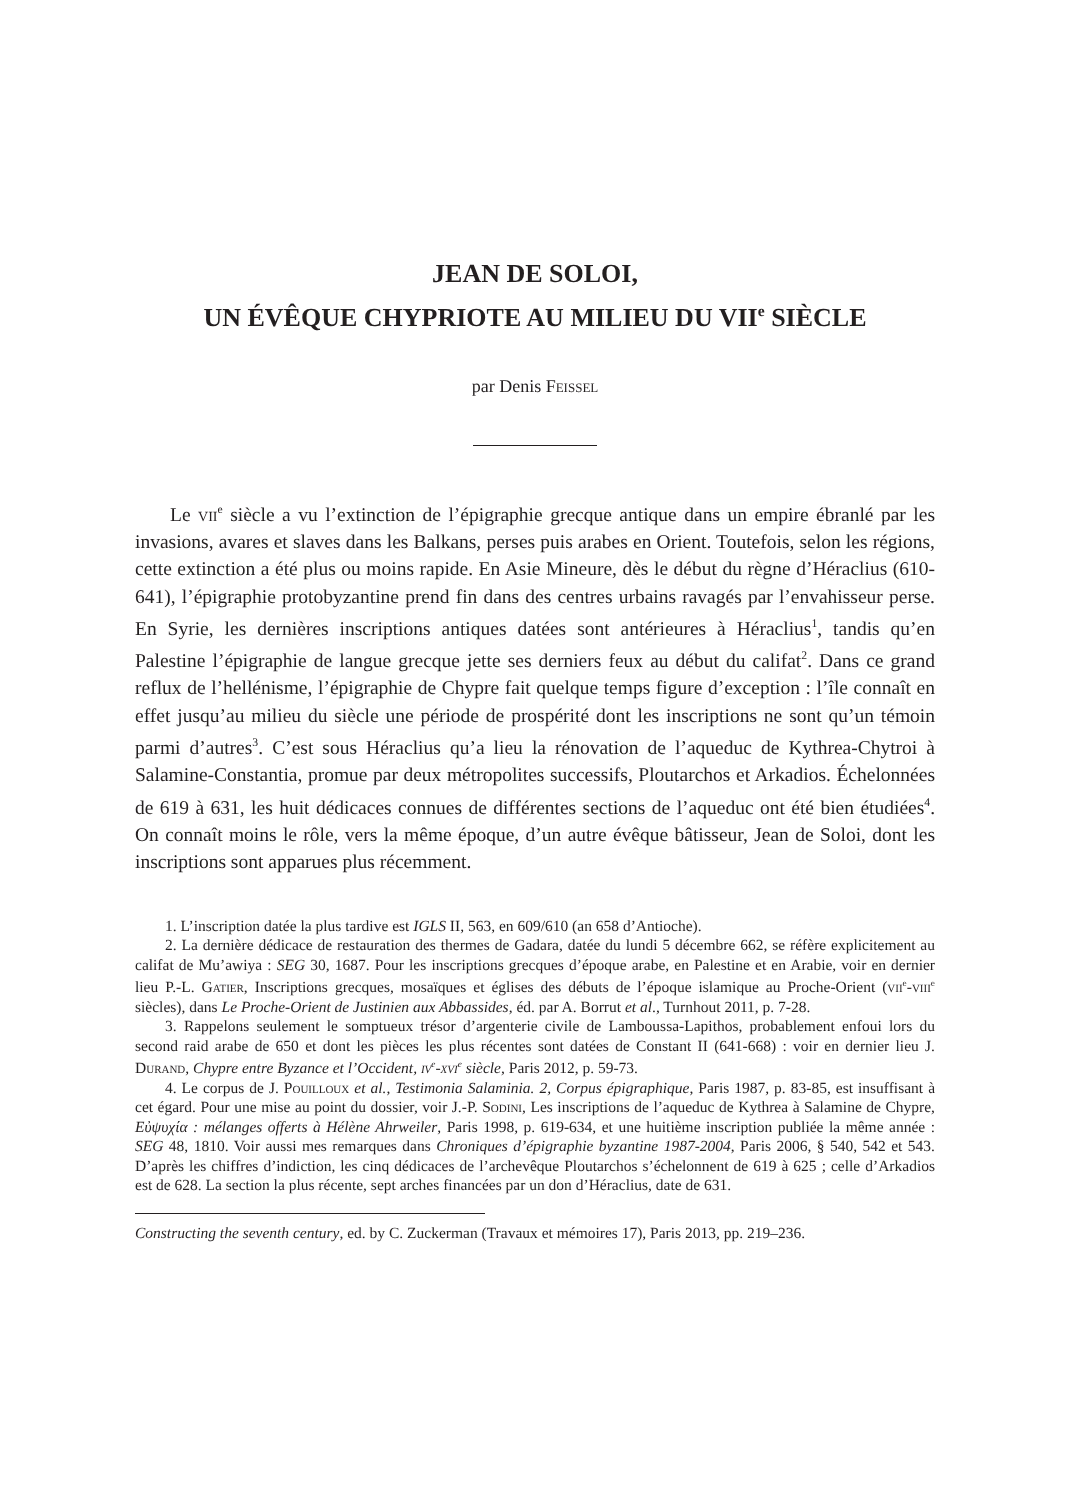JEAN DE SOLOI,
UN ÉVÊQUE CHYPRIOTE AU MILIEU DU VII<sup>e</sup> SIÈCLE
par Denis Feissel
Le vii<sup>e</sup> siècle a vu l’extinction de l’épigraphie grecque antique dans un empire ébranlé par les invasions, avares et slaves dans les Balkans, perses puis arabes en Orient. Toutefois, selon les régions, cette extinction a été plus ou moins rapide. En Asie Mineure, dès le début du règne d’Héraclius (610-641), l’épigraphie protobyzantine prend fin dans des centres urbains ravagés par l’envahisseur perse. En Syrie, les dernières inscriptions antiques datées sont antérieures à Héraclius<sup>1</sup>, tandis qu’en Palestine l’épigraphie de langue grecque jette ses derniers feux au début du califat<sup>2</sup>. Dans ce grand reflux de l’hellénisme, l’épigraphie de Chypre fait quelque temps figure d’exception : l’île connaît en effet jusqu’au milieu du siècle une période de prospérité dont les inscriptions ne sont qu’un témoin parmi d’autres<sup>3</sup>. C’est sous Héraclius qu’a lieu la rénovation de l’aqueduc de Kythrea-Chytroi à Salamine-Constantia, promue par deux métropolites successifs, Ploutarchos et Arkadios. Échelonnées de 619 à 631, les huit dédicaces connues de différentes sections de l’aqueduc ont été bien étudiées<sup>4</sup>. On connaît moins le rôle, vers la même époque, d’un autre évêque bâtisseur, Jean de Soloi, dont les inscriptions sont apparues plus récemment.
1. L’inscription datée la plus tardive est IGLS II, 563, en 609/610 (an 658 d’Antioche).
2. La dernière dédicace de restauration des thermes de Gadara, datée du lundi 5 décembre 662, se réfère explicitement au califat de Mu’awiya : SEG 30, 1687. Pour les inscriptions grecques d’époque arabe, en Palestine et en Arabie, voir en dernier lieu P.-L. Gatier, Inscriptions grecques, mosaïques et églises des débuts de l’époque islamique au Proche-Orient (vii<sup>e</sup>-viii<sup>e</sup> siècles), dans Le Proche-Orient de Justinien aux Abbassides, éd. par A. Borrut et al., Turnhout 2011, p. 7-28.
3. Rappelons seulement le somptueux trésor d’argenterie civile de Lamboussa-Lapithos, probablement enfoui lors du second raid arabe de 650 et dont les pièces les plus récentes sont datées de Constant II (641-668) : voir en dernier lieu J. Durand, Chypre entre Byzance et l’Occident, iv<sup>e</sup>-xvi<sup>e</sup> siècle, Paris 2012, p. 59-73.
4. Le corpus de J. Pouilloux et al., Testimonia Salaminia. 2, Corpus épigraphique, Paris 1987, p. 83-85, est insuffisant à cet égard. Pour une mise au point du dossier, voir J.-P. Sodini, Les inscriptions de l’aqueduc de Kythrea à Salamine de Chypre, Εὐψυχία : mélanges offerts à Hélène Ahrweiler, Paris 1998, p. 619-634, et une huitième inscription publiée la même année : SEG 48, 1810. Voir aussi mes remarques dans Chroniques d’épigraphie byzantine 1987-2004, Paris 2006, § 540, 542 et 543. D’après les chiffres d’indiction, les cinq dédicaces de l’archevêque Ploutarchos s’échelonnent de 619 à 625 ; celle d’Arkadios est de 628. La section la plus récente, sept arches financées par un don d’Héraclius, date de 631.
Constructing the seventh century, ed. by C. Zuckerman (Travaux et mémoires 17), Paris 2013, pp. 219–236.